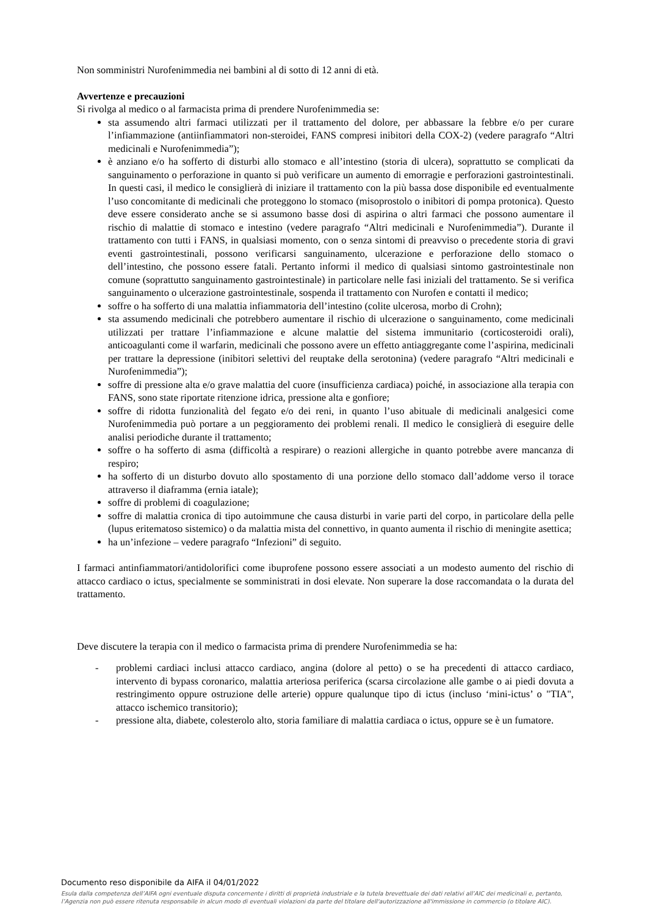Non somministri Nurofenimmedia nei bambini al di sotto di 12 anni di età.
Avvertenze e precauzioni
Si rivolga al medico o al farmacista prima di prendere Nurofenimmedia se:
sta assumendo altri farmaci utilizzati per il trattamento del dolore, per abbassare la febbre e/o per curare l’infiammazione (antiinfiammatori non-steroidei, FANS compresi inibitori della COX-2) (vedere paragrafo “Altri medicinali e Nurofenimmedia”);
è anziano e/o ha sofferto di disturbi allo stomaco e all’intestino (storia di ulcera), soprattutto se complicati da sanguinamento o perforazione in quanto si può verificare un aumento di emorragie e perforazioni gastrointestinali. In questi casi, il medico le consiglierà di iniziare il trattamento con la più bassa dose disponibile ed eventualmente l’uso concomitante di medicinali che proteggono lo stomaco (misoprostolo o inibitori di pompa protonica). Questo deve essere considerato anche se si assumono basse dosi di aspirina o altri farmaci che possono aumentare il rischio di malattie di stomaco e intestino (vedere paragrafo “Altri medicinali e Nurofenimmedia”). Durante il trattamento con tutti i FANS, in qualsiasi momento, con o senza sintomi di preavviso o precedente storia di gravi eventi gastrointestinali, possono verificarsi sanguinamento, ulcerazione e perforazione dello stomaco o dell’intestino, che possono essere fatali. Pertanto informi il medico di qualsiasi sintomo gastrointestinale non comune (soprattutto sanguinamento gastrointestinale) in particolare nelle fasi iniziali del trattamento. Se si verifica sanguinamento o ulcerazione gastrointestinale, sospenda il trattamento con Nurofen e contatti il medico;
soffre o ha sofferto di una malattia infiammatoria dell’intestino (colite ulcerosa, morbo di Crohn);
sta assumendo medicinali che potrebbero aumentare il rischio di ulcerazione o sanguinamento, come medicinali utilizzati per trattare l’infiammazione e alcune malattie del sistema immunitario (corticosteroidi orali), anticoagulanti come il warfarin, medicinali che possono avere un effetto antiaggregante come l’aspirina, medicinali per trattare la depressione (inibitori selettivi del reuptake della serotonina) (vedere paragrafo “Altri medicinali e Nurofenimmedia”);
soffre di pressione alta e/o grave malattia del cuore (insufficienza cardiaca) poiché, in associazione alla terapia con FANS, sono state riportate ritenzione idrica, pressione alta e gonfiore;
soffre di ridotta funzionalità del fegato e/o dei reni, in quanto l’uso abituale di medicinali analgesici come Nurofenimmedia può portare a un peggioramento dei problemi renali. Il medico le consiglierà di eseguire delle analisi periodiche durante il trattamento;
soffre o ha sofferto di asma (difficoltà a respirare) o reazioni allergiche in quanto potrebbe avere mancanza di respiro;
ha sofferto di un disturbo dovuto allo spostamento di una porzione dello stomaco dall’addome verso il torace attraverso il diaframma (ernia iatale);
soffre di problemi di coagulazione;
soffre di malattia cronica di tipo autoimmune che causa disturbi in varie parti del corpo, in particolare della pelle (lupus eritematoso sistemico) o da malattia mista del connettivo, in quanto aumenta il rischio di meningite asettica;
ha un’infezione – vedere paragrafo “Infezioni” di seguito.
I farmaci antinfiammatori/antidolorifici come ibuprofene possono essere associati a un modesto aumento del rischio di attacco cardiaco o ictus, specialmente se somministrati in dosi elevate. Non superare la dose raccomandata o la durata del trattamento.
Deve discutere la terapia con il medico o farmacista prima di prendere Nurofenimmedia se ha:
- problemi cardiaci inclusi attacco cardiaco, angina (dolore al petto) o se ha precedenti di attacco cardiaco, intervento di bypass coronarico, malattia arteriosa periferica (scarsa circolazione alle gambe o ai piedi dovuta a restringimento oppure ostruzione delle arterie) oppure qualunque tipo di ictus (incluso ‘mini-ictus’ o "TIA", attacco ischemico transitorio);
- pressione alta, diabete, colesterolo alto, storia familiare di malattia cardiaca o ictus, oppure se è un fumatore.
Documento reso disponibile da AIFA il 04/01/2022
Esula dalla competenza dell’AIFA ogni eventuale disputa concernente i diritti di proprietà industriale e la tutela brevettuale dei dati relativi all’AIC dei medicinali e, pertanto, l’Agenzia non può essere ritenuta responsabile in alcun modo di eventuali violazioni da parte del titolare dell'autorizzazione all'immissione in commercio (o titolare AIC).